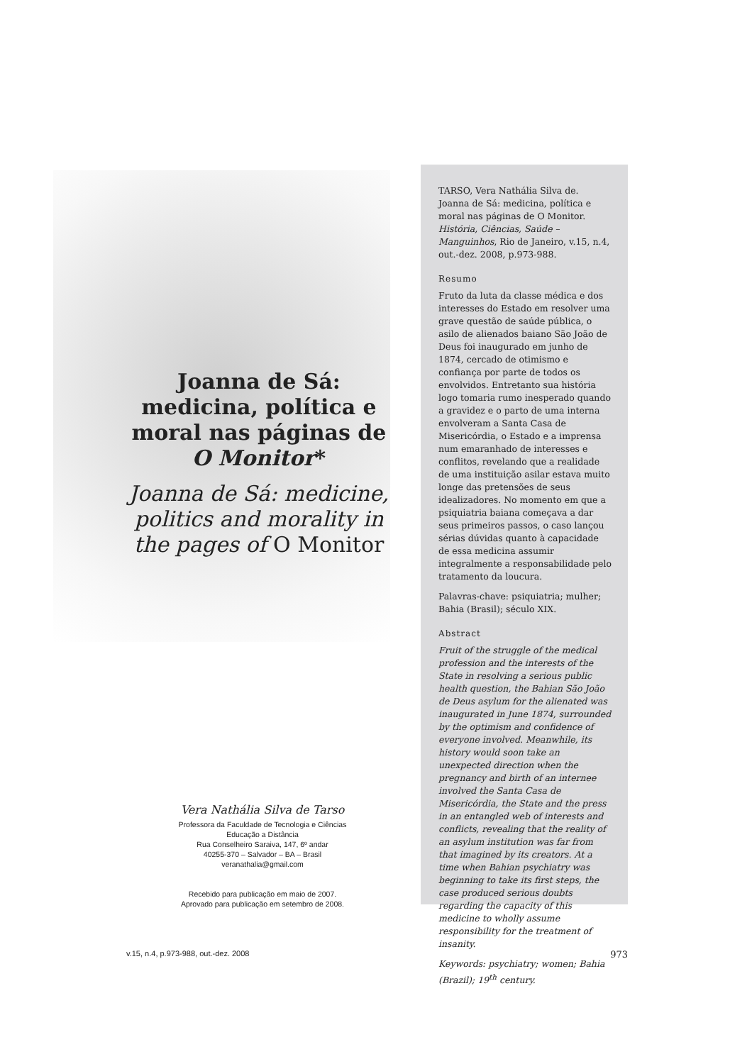Joanna de Sá: medicina, política e moral nas páginas de O Monitor*
Joanna de Sá: medicine, politics and morality in the pages of O Monitor
Vera Nathália Silva de Tarso
Professora da Faculdade de Tecnologia e Ciências
Educação a Distância
Rua Conselheiro Saraiva, 147, 6º andar
40255-370 – Salvador – BA – Brasil
veranathalia@gmail.com
Recebido para publicação em maio de 2007.
Aprovado para publicação em setembro de 2008.
TARSO, Vera Nathália Silva de. Joanna de Sá: medicina, política e moral nas páginas de O Monitor. História, Ciências, Saúde – Manguinhos, Rio de Janeiro, v.15, n.4, out.-dez. 2008, p.973-988.
Resumo
Fruto da luta da classe médica e dos interesses do Estado em resolver uma grave questão de saúde pública, o asilo de alienados baiano São João de Deus foi inaugurado em junho de 1874, cercado de otimismo e confiança por parte de todos os envolvidos. Entretanto sua história logo tomaria rumo inesperado quando a gravidez e o parto de uma interna envolveram a Santa Casa de Misericórdia, o Estado e a imprensa num emaranhado de interesses e conflitos, revelando que a realidade de uma instituição asilar estava muito longe das pretensões de seus idealizadores. No momento em que a psiquiatria baiana começava a dar seus primeiros passos, o caso lançou sérias dúvidas quanto à capacidade de essa medicina assumir integralmente a responsabilidade pelo tratamento da loucura.
Palavras-chave: psiquiatria; mulher; Bahia (Brasil); século XIX.
Abstract
Fruit of the struggle of the medical profession and the interests of the State in resolving a serious public health question, the Bahian São João de Deus asylum for the alienated was inaugurated in June 1874, surrounded by the optimism and confidence of everyone involved. Meanwhile, its history would soon take an unexpected direction when the pregnancy and birth of an internee involved the Santa Casa de Misericórdia, the State and the press in an entangled web of interests and conflicts, revealing that the reality of an asylum institution was far from that imagined by its creators. At a time when Bahian psychiatry was beginning to take its first steps, the case produced serious doubts regarding the capacity of this medicine to wholly assume responsibility for the treatment of insanity.
Keywords: psychiatry; women; Bahia (Brazil); 19<sup>th</sup> century.
v.15, n.4, p.973-988, out.-dez. 2008 973